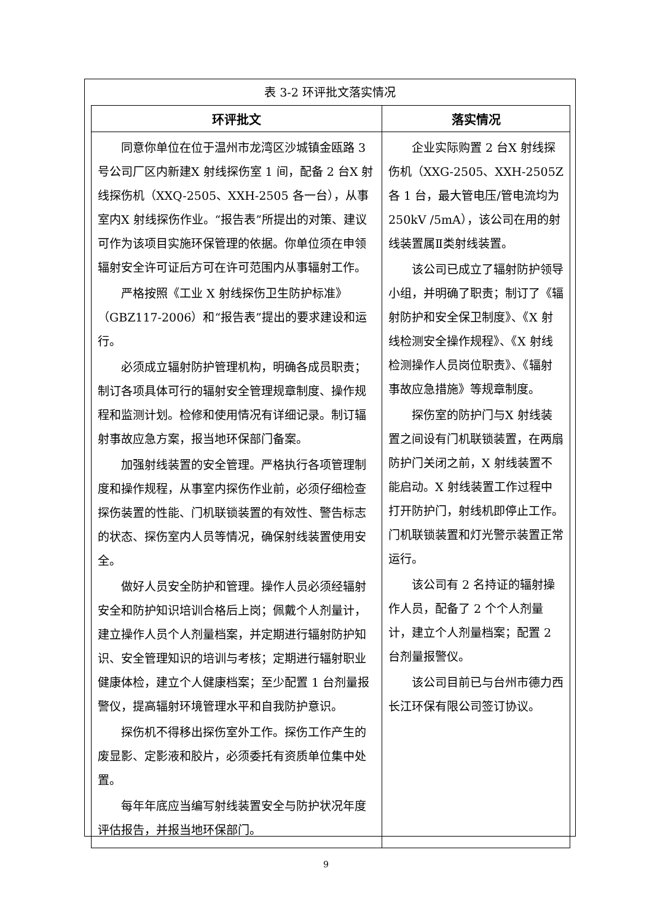表 3-2 环评批文落实情况
| 环评批文 | 落实情况 |
| --- | --- |
| 同意你单位在位于温州市龙湾区沙城镇金瓯路 3 号公司厂区内新建X 射线探伤室 1 间，配备 2 台X 射线探伤机（XXQ-2505、XXH-2505 各一台），从事室内X 射线探伤作业。“报告表”所提出的对策、建议可作为该项目实施环保管理的依据。你单位须在申领辐射安全许可证后方可在许可范围内从事辐射工作。 严格按照《工业 X 射线探伤卫生防护标准》（GBZ117-2006）和“报告表”提出的要求建设和运行。 必须成立辐射防护管理机构，明确各成员职责；制订各项具体可行的辐射安全管理规章制度、操作规程和监测计划。检修和使用情况有详细记录。制订辐射事故应急方案，报当地环保部门备案。 加强射线装置的安全管理。严格执行各项管理制度和操作规程，从事室内探伤作业前，必须仔细检查探伤装置的性能、门机联锁装置的有效性、警告标志的状态、探伤室内人员等情况，确保射线装置使用安全。 做好人员安全防护和管理。操作人员必须经辐射安全和防护知识培训合格后上岗；佩戴个人剂量计，建立操作人员个人剂量档案，并定期进行辐射防护知识、安全管理知识的培训与考核；定期进行辐射职业健康体检，建立个人健康档案；至少配置 1 台剂量报警仪，提高辐射环境管理水平和自我防护意识。 探伤机不得移出探伤室外工作。探伤工作产生的废显影、定影液和胶片，必须委托有资质单位集中处置。 每年年底应当编写射线装置安全与防护状况年度评估报告，并报当地环保部门。 | 企业实际购置 2 台X 射线探伤机（XXG-2505、XXH-2505Z 各 1 台，最大管电压/管电流均为 250kV /5mA），该公司在用的射线装置属Ⅱ类射线装置。 该公司已成立了辐射防护领导小组，并明确了职责；制订了《辐射防护和安全保卫制度》、《X 射线检测安全操作规程》、《X 射线检测操作人员岗位职责》、《辐射事故应急措施》等规章制度。 探伤室的防护门与X 射线装置之间设有门机联锁装置，在两扇防护门关闭之前，X 射线装置不能启动。X 射线装置工作过程中打开防护门，射线机即停止工作。门机联锁装置和灯光警示装置正常运行。 该公司有 2 名持证的辐射操作人员，配备了 2 个个人剂量计，建立个人剂量档案；配置 2 台剂量报警仪。 该公司目前已与台州市德力西长江环保有限公司签订协议。 |
9